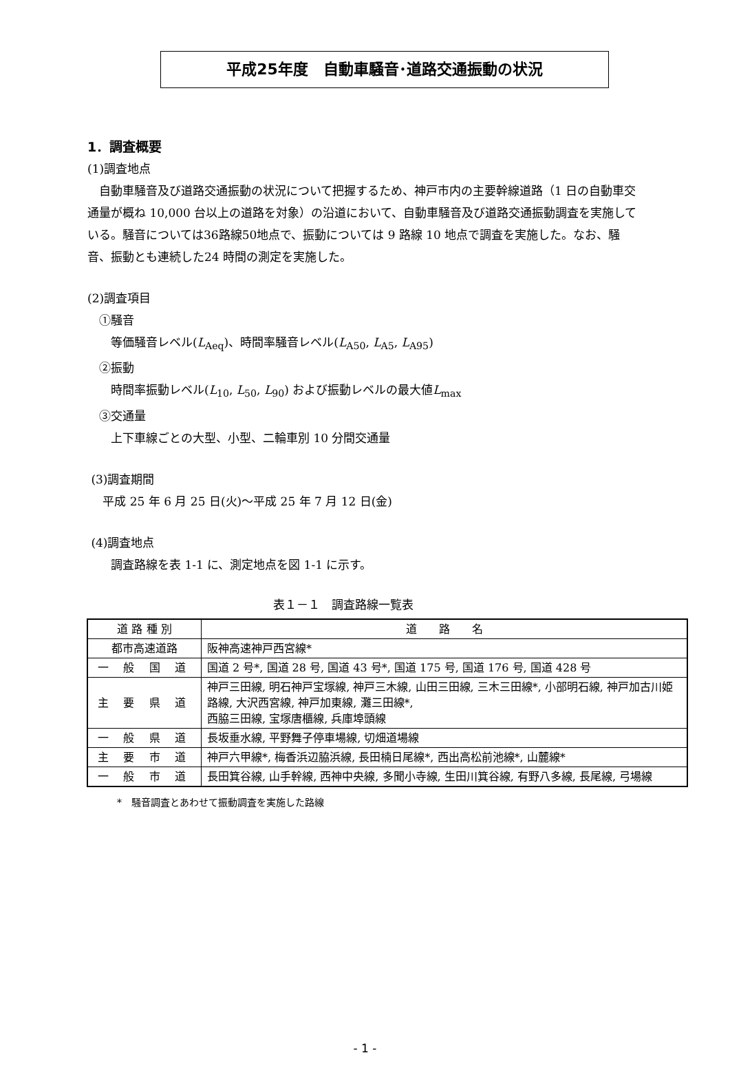平成25年度　自動車騒音･道路交通振動の状況
1．調査概要
(1)調査地点
　自動車騒音及び道路交通振動の状況について把握するため、神戸市内の主要幹線道路（1 日の自動車交通量が概ね 10,000 台以上の道路を対象）の沿道において、自動車騒音及び道路交通振動調査を実施している。騒音については36路線50地点で、振動については 9 路線 10 地点で調査を実施した。なお、騒音、振動とも連続した24 時間の測定を実施した。
(2)調査項目
　①騒音
　　等価騒音レベル(L<sub>Aeq</sub>)、時間率騒音レベル(L<sub>A50</sub>, L<sub>A5</sub>, L<sub>A95</sub>)
　②振動
　　時間率振動レベル(L<sub>10</sub>, L<sub>50</sub>, L<sub>90</sub>) および振動レベルの最大値L<sub>max</sub>
　③交通量
　　上下車線ごとの大型、小型、二輪車別 10 分間交通量
(3)調査期間
　 平成 25 年 6 月 25 日(火)～平成 25 年 7 月 12 日(金)
(4)調査地点
　　調査路線を表 1-1 に、測定地点を図 1-1 に示す。
表１－１　調査路線一覧表
| 道 路 種 別 | 道 路 名 |
| --- | --- |
| 都市高速道路 | 阪神高速神戸西宮線* |
| 一 般 国 道 | 国道 2 号*, 国道 28 号, 国道 43 号*, 国道 175 号, 国道 176 号, 国道 428 号 |
| 主 要 県 道 | 神戸三田線, 明石神戸宝塚線, 神戸三木線, 山田三田線, 三木三田線*, 小部明石線, 神戸加古川姫路線, 大沢西宮線, 神戸加東線, 灘三田線*, 西脇三田線, 宝塚唐櫃線, 兵庫埠頭線 |
| 一 般 県 道 | 長坂垂水線, 平野舞子停車場線, 切畑道場線 |
| 主 要 市 道 | 神戸六甲線*, 梅香浜辺脇浜線, 長田楠日尾線*, 西出高松前池線*, 山麓線* |
| 一 般 市 道 | 長田箕谷線, 山手幹線, 西神中央線, 多聞小寺線, 生田川箕谷線, 有野八多線, 長尾線, 弓場線 |
*　騒音調査とあわせて振動調査を実施した路線
- 1 -